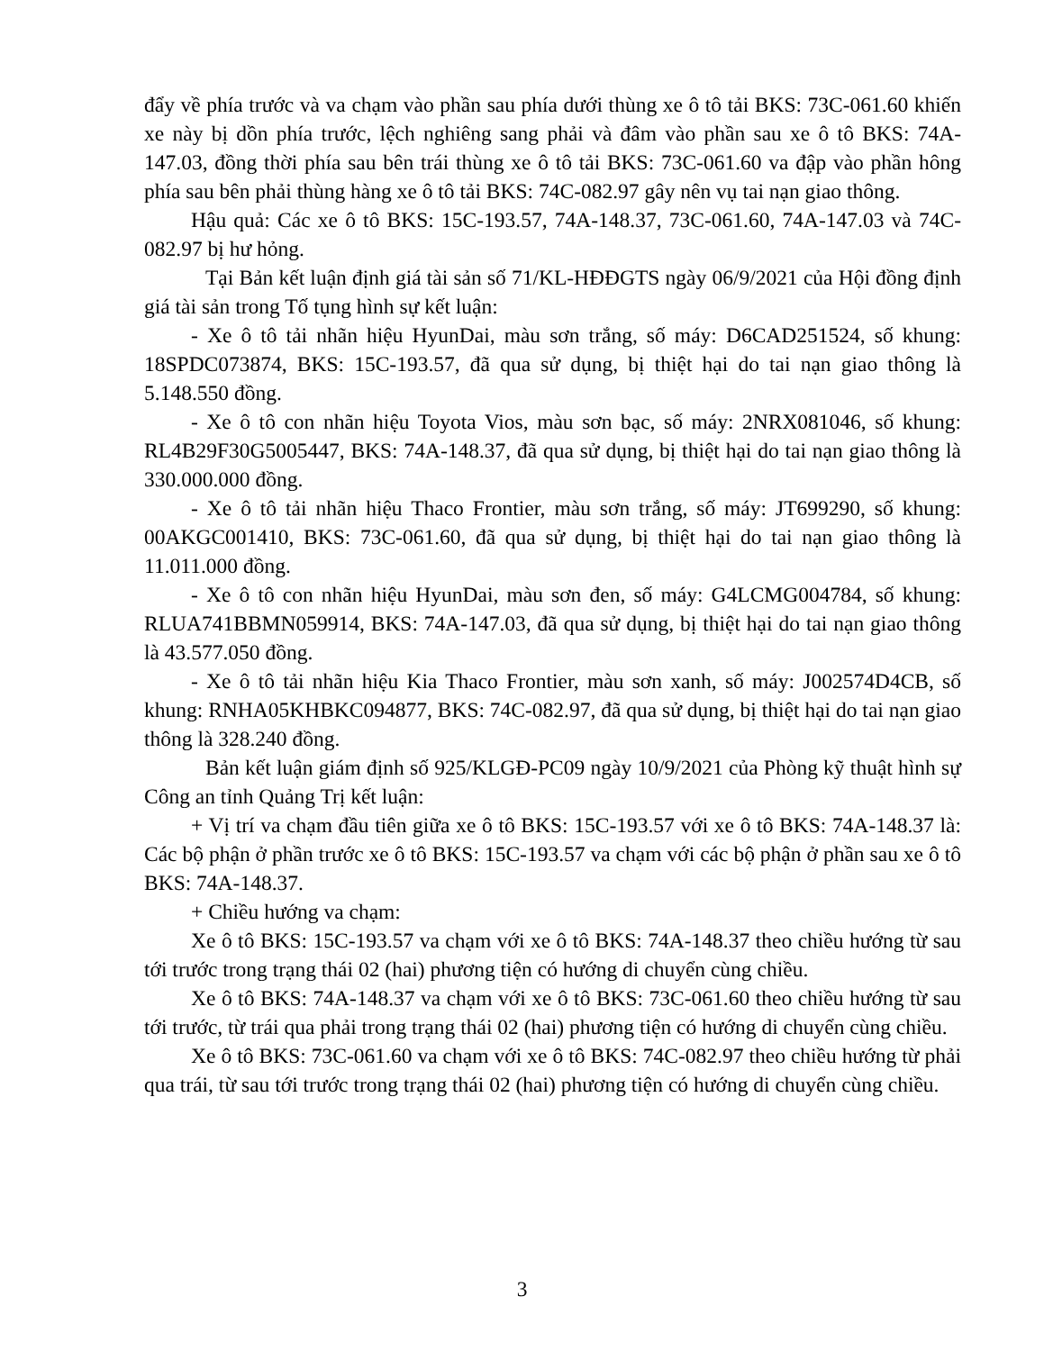đẩy về phía trước và va chạm vào phần sau phía dưới thùng xe ô tô tải BKS: 73C-061.60 khiến xe này bị dồn phía trước, lệch nghiêng sang phải và đâm vào phần sau xe ô tô BKS: 74A-147.03, đồng thời phía sau bên trái thùng xe ô tô tải BKS: 73C-061.60 va đập vào phần hông phía sau bên phải thùng hàng xe ô tô tải BKS: 74C-082.97 gây nên vụ tai nạn giao thông.
Hậu quả: Các xe ô tô BKS: 15C-193.57, 74A-148.37, 73C-061.60, 74A-147.03 và 74C-082.97 bị hư hỏng.
Tại Bản kết luận định giá tài sản số 71/KL-HĐĐGTS ngày 06/9/2021 của Hội đồng định giá tài sản trong Tố tụng hình sự kết luận:
- Xe ô tô tải nhãn hiệu HyunDai, màu sơn trắng, số máy: D6CAD251524, số khung: 18SPDC073874, BKS: 15C-193.57, đã qua sử dụng, bị thiệt hại do tai nạn giao thông là 5.148.550 đồng.
- Xe ô tô con nhãn hiệu Toyota Vios, màu sơn bạc, số máy: 2NRX081046, số khung: RL4B29F30G5005447, BKS: 74A-148.37, đã qua sử dụng, bị thiệt hại do tai nạn giao thông là 330.000.000 đồng.
- Xe ô tô tải nhãn hiệu Thaco Frontier, màu sơn trắng, số máy: JT699290, số khung: 00AKGC001410, BKS: 73C-061.60, đã qua sử dụng, bị thiệt hại do tai nạn giao thông là 11.011.000 đồng.
- Xe ô tô con nhãn hiệu HyunDai, màu sơn đen, số máy: G4LCMG004784, số khung: RLUA741BBMN059914, BKS: 74A-147.03, đã qua sử dụng, bị thiệt hại do tai nạn giao thông là 43.577.050 đồng.
- Xe ô tô tải nhãn hiệu Kia Thaco Frontier, màu sơn xanh, số máy: J002574D4CB, số khung: RNHA05KHBKC094877, BKS: 74C-082.97, đã qua sử dụng, bị thiệt hại do tai nạn giao thông là 328.240 đồng.
Bản kết luận giám định số 925/KLGĐ-PC09 ngày 10/9/2021 của Phòng kỹ thuật hình sự Công an tỉnh Quảng Trị kết luận:
+ Vị trí va chạm đầu tiên giữa xe ô tô BKS: 15C-193.57 với xe ô tô BKS: 74A-148.37 là: Các bộ phận ở phần trước xe ô tô BKS: 15C-193.57 va chạm với các bộ phận ở phần sau xe ô tô BKS: 74A-148.37.
+ Chiều hướng va chạm:
Xe ô tô BKS: 15C-193.57 va chạm với xe ô tô BKS: 74A-148.37 theo chiều hướng từ sau tới trước trong trạng thái 02 (hai) phương tiện có hướng di chuyển cùng chiều.
Xe ô tô BKS: 74A-148.37 va chạm với xe ô tô BKS: 73C-061.60 theo chiều hướng từ sau tới trước, từ trái qua phải trong trạng thái 02 (hai) phương tiện có hướng di chuyển cùng chiều.
Xe ô tô BKS: 73C-061.60 va chạm với xe ô tô BKS: 74C-082.97 theo chiều hướng từ phải qua trái, từ sau tới trước trong trạng thái 02 (hai) phương tiện có hướng di chuyển cùng chiều.
3